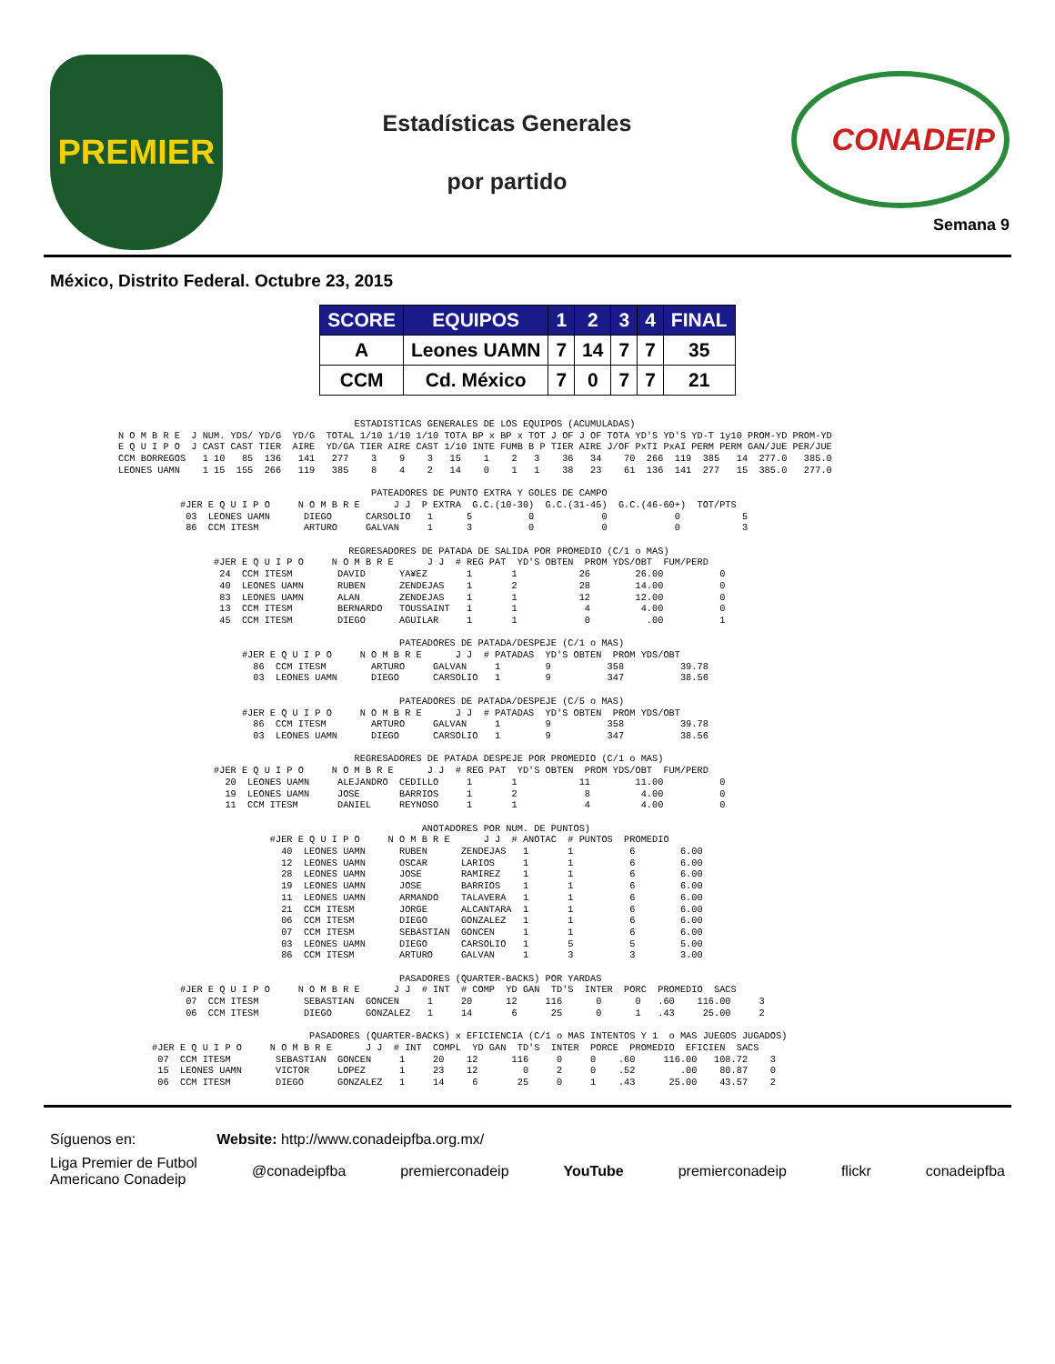PREMIER
Estadísticas Generales
por partido
CONADEIP
Semana 9
México, Distrito Federal. Octubre 23, 2015
| SCORE | EQUIPOS | 1 | 2 | 3 | 4 | FINAL |
| --- | --- | --- | --- | --- | --- | --- |
| A | Leones UAMN | 7 | 14 | 7 | 7 | 35 |
| CCM | Cd. México | 7 | 0 | 7 | 7 | 21 |
                                          ESTADISTICAS GENERALES DE LOS EQUIPOS (ACUMULADAS)
N O M B R E  J NUM. YDS/ YD/G  YD/G  TOTAL 1/10 1/10 1/10 TOTA BP x BP x TOT J OF J OF TOTA YD'S YD'S YD-T 1y10 PROM-YD PROM-YD
E Q U I P O  J CAST CAST TIER  AIRE  YD/GA TIER AIRE CAST 1/10 INTE FUMB B P TIER AIRE J/OF PxTI PxAI PERM PERM GAN/JUE PER/JUE
CCM BORREGOS   1 10   85  136   141   277    3    9    3   15    1    2   3    36   34    70  266  119  385   14  277.0   385.0
LEONES UAMN    1 15  155  266   119   385    8    4    2   14    0    1   1    38   23    61  136  141  277   15  385.0   277.0

                                             PATEADORES DE PUNTO EXTRA Y GOLES DE CAMPO
           #JER E Q U I P O     N O M B R E      J J  P EXTRA  G.C.(10-30)  G.C.(31-45)  G.C.(46-60+)  TOT/PTS
            03  LEONES UAMN      DIEGO      CARSOLIO   1      5          0            0            0           5
            86  CCM ITESM        ARTURO     GALVAN     1      3          0            0            0           3

                                         REGRESADORES DE PATADA DE SALIDA POR PROMEDIO (C/1 o MAS)
                 #JER E Q U I P O     N O M B R E      J J  # REG PAT  YD'S OBTEN  PROM YDS/OBT  FUM/PERD
                  24  CCM ITESM        DAVID      YA¥EZ       1       1           26        26.00          0
                  40  LEONES UAMN      RUBEN      ZENDEJAS    1       2           28        14.00          0
                  83  LEONES UAMN      ALAN       ZENDEJAS    1       1           12        12.00          0
                  13  CCM ITESM        BERNARDO   TOUSSAINT   1       1            4         4.00          0
                  45  CCM ITESM        DIEGO      AGUILAR     1       1            0          .00          1

                                                  PATEADORES DE PATADA/DESPEJE (C/1 o MAS)
                      #JER E Q U I P O     N O M B R E      J J  # PATADAS  YD'S OBTEN  PROM YDS/OBT
                        86  CCM ITESM        ARTURO     GALVAN     1        9          358          39.78
                        03  LEONES UAMN      DIEGO      CARSOLIO   1        9          347          38.56

                                                  PATEADORES DE PATADA/DESPEJE (C/5 o MAS)
                      #JER E Q U I P O     N O M B R E      J J  # PATADAS  YD'S OBTEN  PROM YDS/OBT
                        86  CCM ITESM        ARTURO     GALVAN     1        9          358          39.78
                        03  LEONES UAMN      DIEGO      CARSOLIO   1        9          347          38.56

                                          REGRESADORES DE PATADA DESPEJE POR PROMEDIO (C/1 o MAS)
                 #JER E Q U I P O     N O M B R E      J J  # REG PAT  YD'S OBTEN  PROM YDS/OBT  FUM/PERD
                   20  LEONES UAMN     ALEJANDRO  CEDILLO     1       1           11        11.00          0
                   19  LEONES UAMN     JOSE       BARRIOS     1       2            8         4.00          0
                   11  CCM ITESM       DANIEL     REYNOSO     1       1            4         4.00          0

                                                      ANOTADORES POR NUM. DE PUNTOS)
                           #JER E Q U I P O     N O M B R E      J J  # ANOTAC  # PUNTOS  PROMEDIO
                             40  LEONES UAMN      RUBEN      ZENDEJAS   1       1          6        6.00
                             12  LEONES UAMN      OSCAR      LARIOS     1       1          6        6.00
                             28  LEONES UAMN      JOSE       RAMIREZ    1       1          6        6.00
                             19  LEONES UAMN      JOSE       BARRIOS    1       1          6        6.00
                             11  LEONES UAMN      ARMANDO    TALAVERA   1       1          6        6.00
                             21  CCM ITESM        JORGE      ALCANTARA  1       1          6        6.00
                             06  CCM ITESM        DIEGO      GONZALEZ   1       1          6        6.00
                             07  CCM ITESM        SEBASTIAN  GONCEN     1       1          6        6.00
                             03  LEONES UAMN      DIEGO      CARSOLIO   1       5          5        5.00
                             86  CCM ITESM        ARTURO     GALVAN     1       3          3        3.00

                                                  PASADORES (QUARTER-BACKS) POR YARDAS
           #JER E Q U I P O     N O M B R E      J J  # INT  # COMP  YD GAN  TD'S  INTER  PORC  PROMEDIO  SACS
            07  CCM ITESM        SEBASTIAN  GONCEN     1     20      12     116      0      0   .60    116.00     3
            06  CCM ITESM        DIEGO      GONZALEZ   1     14       6      25      0      1   .43     25.00     2

                                  PASADORES (QUARTER-BACKS) x EFICIENCIA (C/1 o MAS INTENTOS Y 1  o MAS JUEGOS JUGADOS)
      #JER E Q U I P O     N O M B R E      J J  # INT  COMPL  YD GAN  TD'S  INTER  PORCE  PROMEDIO  EFICIEN  SACS
       07  CCM ITESM        SEBASTIAN  GONCEN     1     20    12      116     0     0    .60     116.00   108.72    3
       15  LEONES UAMN      VICTOR     LOPEZ      1     23    12        0     2     0    .52        .00    80.87    0
       06  CCM ITESM        DIEGO      GONZALEZ   1     14     6       25     0     1    .43      25.00    43.57    2
Síguenos en: Website: http://www.conadeipfba.org.mx/
Liga Premier de Futbol
Americano Conadeip @conadeipfba premierconadeip YouTube premierconadeip flickr conadeipfba